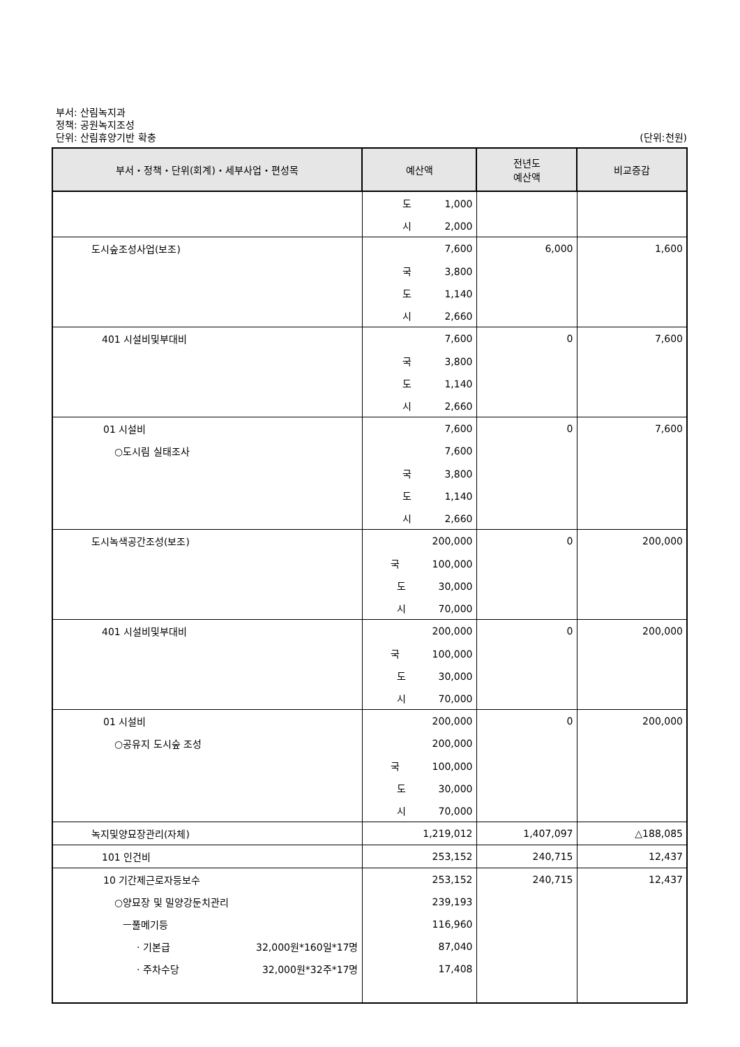부서: 산림녹지과
정책: 공원녹지조성
단위: 산림휴양기반 확충
(단위:천원)
| 부서・정책・단위(회계)・세부사업・편성목 | 예산액 | 전년도 예산액 | 비교증감 |
| --- | --- | --- | --- |
| | 도 1,000 | | |
| | 시 2,000 | | |
| 도시숲조성사업(보조) | 7,600 | 6,000 | 1,600 |
| | 국 3,800 | | |
| | 도 1,140 | | |
| | 시 2,660 | | |
| 401 시설비및부대비 | 7,600 | 0 | 7,600 |
| | 국 3,800 | | |
| | 도 1,140 | | |
| | 시 2,660 | | |
| 01 시설비 | 7,600 | 0 | 7,600 |
| ○도시림 실태조사 | 7,600 | | |
| | 국 3,800 | | |
| | 도 1,140 | | |
| | 시 2,660 | | |
| 도시녹색공간조성(보조) | 200,000 | 0 | 200,000 |
| | 국 100,000 | | |
| | 도 30,000 | | |
| | 시 70,000 | | |
| 401 시설비및부대비 | 200,000 | 0 | 200,000 |
| | 국 100,000 | | |
| | 도 30,000 | | |
| | 시 70,000 | | |
| 01 시설비 | 200,000 | 0 | 200,000 |
| ○공유지 도시숲 조성 | 200,000 | | |
| | 국 100,000 | | |
| | 도 30,000 | | |
| | 시 70,000 | | |
| 녹지및양묘장관리(자체) | 1,219,012 | 1,407,097 | △188,085 |
| 101 인건비 | 253,152 | 240,715 | 12,437 |
| 10 기간제근로자등보수 | 253,152 | 240,715 | 12,437 |
| ○양묘장 및 밀양강둔치관리 | 239,193 | | |
| ㅡ풀메기등 | 116,960 | | |
| · 기본급 32,000원*160일*17명 | 87,040 | | |
| · 주차수당 32,000원*32주*17명 | 17,408 | | |